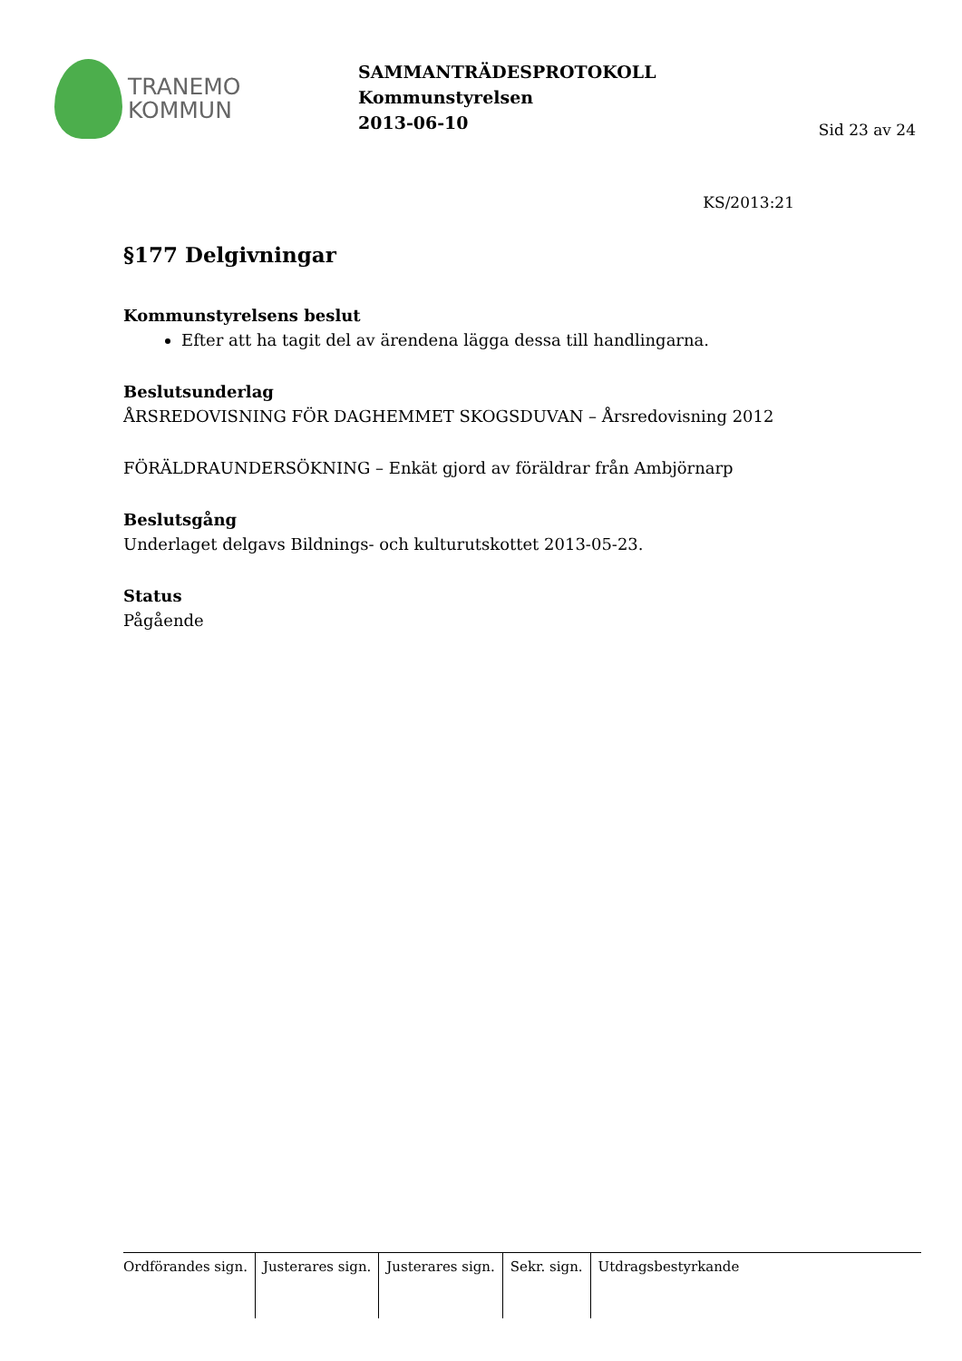TRANEMO
KOMMUN
SAMMANTRÄDESPROTOKOLL
Kommunstyrelsen
2013-06-10
Sid 23 av 24
KS/2013:21
§177 Delgivningar
Kommunstyrelsens beslut
Efter att ha tagit del av ärendena lägga dessa till handlingarna.
Beslutsunderlag
ÅRSREDOVISNING FÖR DAGHEMMET SKOGSDUVAN – Årsredovisning 2012
FÖRÄLDRAUNDERSÖKNING – Enkät gjord av föräldrar från Ambjörnarp
Beslutsgång
Underlaget delgavs Bildnings- och kulturutskottet 2013-05-23.
Status
Pågående
| Ordförandes sign. | Justerares sign. | Justerares sign. | Sekr. sign. | Utdragsbestyrkande |